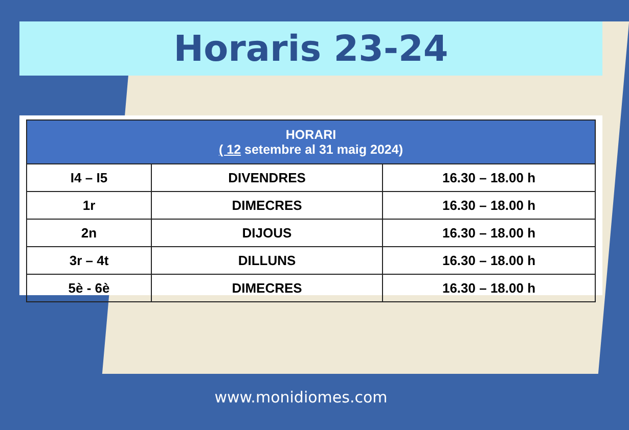Horaris 23-24
| HORARI ( 12 setembre al 31 maig 2024) | | |
| --- | --- | --- |
| I4 – I5 | DIVENDRES | 16.30 – 18.00 h |
| 1r | DIMECRES | 16.30 – 18.00 h |
| 2n | DIJOUS | 16.30 – 18.00 h |
| 3r – 4t | DILLUNS | 16.30 – 18.00 h |
| 5è - 6è | DIMECRES | 16.30 – 18.00 h |
www.monidiomes.com